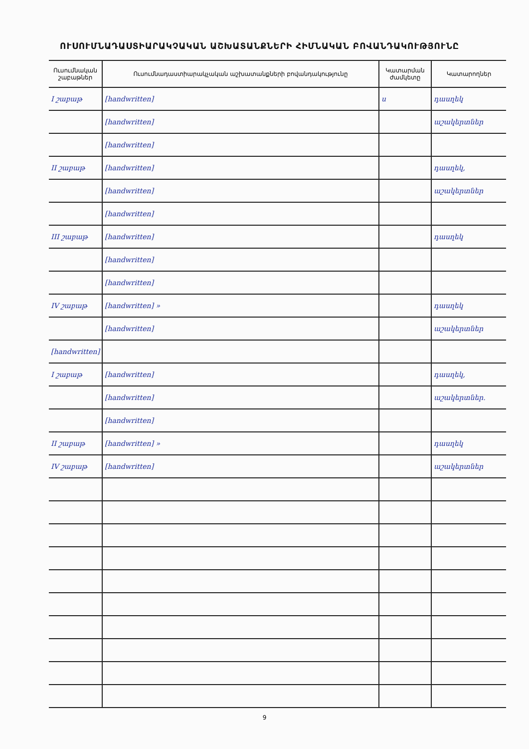ՈՒՍՈՒՄՆԱԴԱՍՏԻԱՐԱԿՉԱԿԱՆ ԱՇԽԱՏԱՆՔՆԵՐԻ ՀԻՄՆԱԿԱՆ ԲՈՎԱՆԴԱԿՈՒԹՅՈՒՆԸ
| Ուսումնական շաբաթներ | Ուսումնադաստիարակչական աշխատանքների բովանդակությունը | Կատարման ժամկետը | Կատարողներ |
| --- | --- | --- | --- |
| I շաբաթ | [handwritten] | ս | դասղեկ |
| | [handwritten] | | աշակերտներ |
| | [handwritten] | | |
| II շաբաթ | [handwritten] | | դասղեկ, |
| | [handwritten] | | աշակերտներ |
| | [handwritten] | | |
| III շաբաթ | [handwritten] | | դասղեկ |
| | [handwritten] | | |
| | [handwritten] | | |
| IV շաբաթ | [handwritten] » | | դասղեկ |
| | [handwritten] | | աշակերտներ |
| [handwritten] | | | |
| I շաբաթ | [handwritten] | | դասղեկ, |
| | [handwritten] | | աշակերտներ. |
| | [handwritten] | | |
| II շաբաթ | [handwritten] » | | դասղեկ |
| IV շաբաթ | [handwritten] | | աշակերտներ |
9